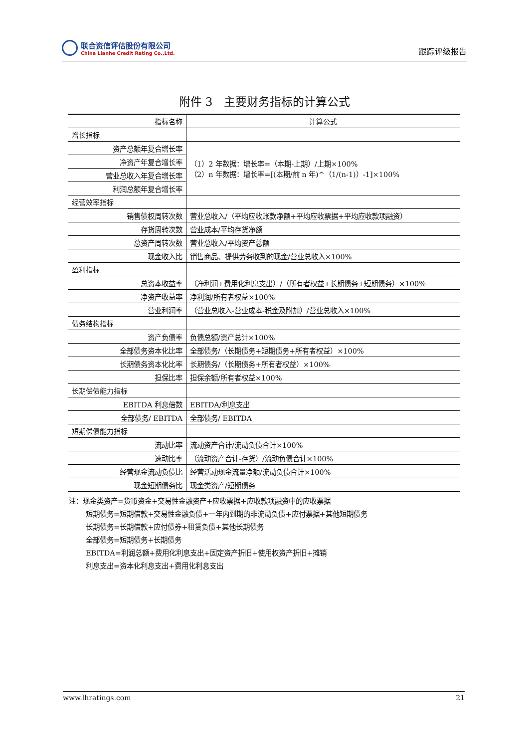联合资信评估股份有限公司
China Lianhe Credit Rating Co.,Ltd.
跟踪评级报告
附件 3　主要财务指标的计算公式
| 指标名称 | 计算公式 |
| --- | --- |
| 增长指标 | |
| 资产总额年复合增长率 | （1）2 年数据：增长率=（本期-上期）/上期×100% （2）n 年数据：增长率=[(本期/前 n 年)^（1/(n-1)）-1]×100% |
| 净资产年复合增长率 | |
| 营业总收入年复合增长率 | |
| 利润总额年复合增长率 | |
| 经营效率指标 | |
| 销售债权周转次数 | 营业总收入/（平均应收账款净额+平均应收票据+平均应收款项融资） |
| 存货周转次数 | 营业成本/平均存货净额 |
| 总资产周转次数 | 营业总收入/平均资产总额 |
| 现金收入比 | 销售商品、提供劳务收到的现金/营业总收入×100% |
| 盈利指标 | |
| 总资本收益率 | （净利润+费用化利息支出）/（所有者权益+长期债务+短期债务）×100% |
| 净资产收益率 | 净利润/所有者权益×100% |
| 营业利润率 | （营业总收入-营业成本-税金及附加）/营业总收入×100% |
| 债务结构指标 | |
| 资产负债率 | 负债总额/资产总计×100% |
| 全部债务资本化比率 | 全部债务/（长期债务+短期债务+所有者权益）×100% |
| 长期债务资本化比率 | 长期债务/（长期债务+所有者权益）×100% |
| 担保比率 | 担保余额/所有者权益×100% |
| 长期偿债能力指标 | |
| EBITDA 利息倍数 | EBITDA/利息支出 |
| 全部债务/ EBITDA | 全部债务/ EBITDA |
| 短期偿债能力指标 | |
| 流动比率 | 流动资产合计/流动负债合计×100% |
| 速动比率 | （流动资产合计-存货）/流动负债合计×100% |
| 经营现金流动负债比 | 经营活动现金流量净额/流动负债合计×100% |
| 现金短期债务比 | 现金类资产/短期债务 |
注：现金类资产=货币资金+交易性金融资产+应收票据+应收款项融资中的应收票据
短期债务=短期借款+交易性金融负债+一年内到期的非流动负债+应付票据+其他短期债务
长期债务=长期借款+应付债券+租赁负债+其他长期债务
全部债务=短期债务+长期债务
EBITDA=利润总额+费用化利息支出+固定资产折旧+使用权资产折旧+摊销
利息支出=资本化利息支出+费用化利息支出
www.lhratings.com 21